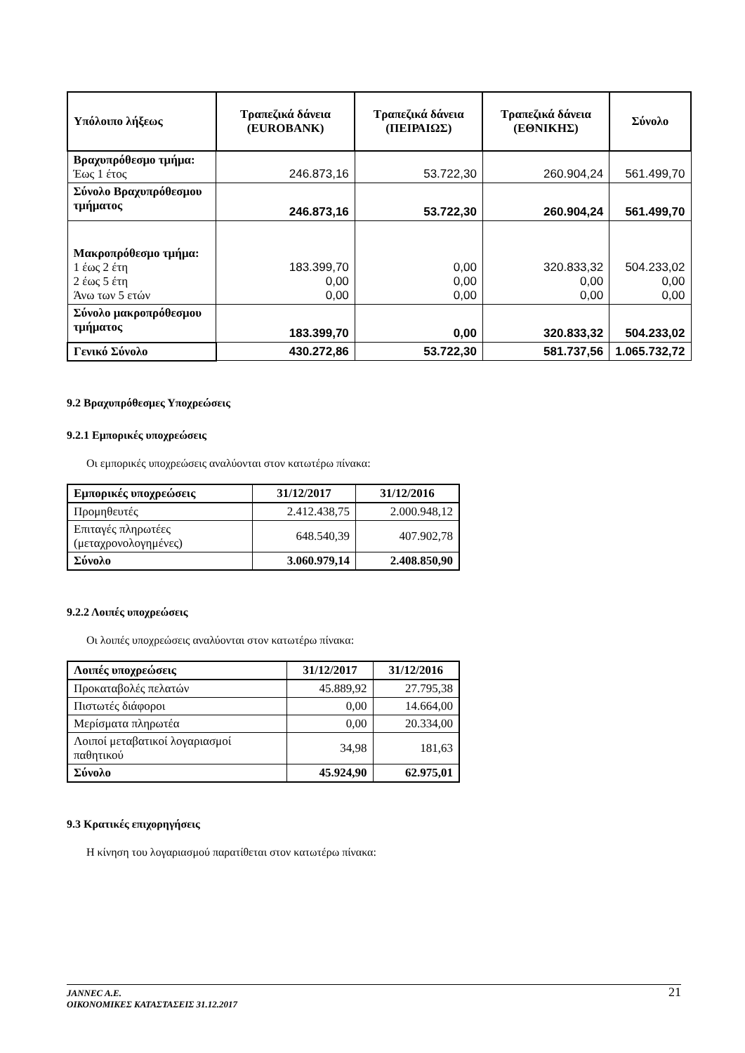| Υπόλοιπο λήξεως | Τραπεζικά δάνεια (EUROBANK) | Τραπεζικά δάνεια (ΠΕΙΡΑΙΩΣ) | Τραπεζικά δάνεια (ΕΘΝΙΚΗΣ) | Σύνολο |
| --- | --- | --- | --- | --- |
| Βραχυπρόθεσμο τμήμα: Έως 1 έτος | 246.873,16 | 53.722,30 | 260.904,24 | 561.499,70 |
| Σύνολο Βραχυπρόθεσμου τμήματος | 246.873,16 | 53.722,30 | 260.904,24 | 561.499,70 |
| Μακροπρόθεσμο τμήμα: 1 έως 2 έτη 2 έως 5 έτη Άνω των 5 ετών | 183.399,70 0,00 0,00 | 0,00 0,00 0,00 | 320.833,32 0,00 0,00 | 504.233,02 0,00 0,00 |
| Σύνολο μακροπρόθεσμου τμήματος | 183.399,70 | 0,00 | 320.833,32 | 504.233,02 |
| Γενικό Σύνολο | 430.272,86 | 53.722,30 | 581.737,56 | 1.065.732,72 |
9.2 Βραχυπρόθεσμες Υποχρεώσεις
9.2.1 Εμπορικές υποχρεώσεις
Οι εμπορικές υποχρεώσεις αναλύονται στον κατωτέρω πίνακα:
| Εμπορικές υποχρεώσεις | 31/12/2017 | 31/12/2016 |
| --- | --- | --- |
| Προμηθευτές | 2.412.438,75 | 2.000.948,12 |
| Επιταγές πληρωτέες (μεταχρονολογημένες) | 648.540,39 | 407.902,78 |
| Σύνολο | 3.060.979,14 | 2.408.850,90 |
9.2.2 Λοιπές υποχρεώσεις
Οι λοιπές υποχρεώσεις αναλύονται στον κατωτέρω πίνακα:
| Λοιπές υποχρεώσεις | 31/12/2017 | 31/12/2016 |
| --- | --- | --- |
| Προκαταβολές πελατών | 45.889,92 | 27.795,38 |
| Πιστωτές διάφοροι | 0,00 | 14.664,00 |
| Μερίσματα πληρωτέα | 0,00 | 20.334,00 |
| Λοιποί μεταβατικοί λογαριασμοί παθητικού | 34,98 | 181,63 |
| Σύνολο | 45.924,90 | 62.975,01 |
9.3 Κρατικές επιχορηγήσεις
Η κίνηση του λογαριασμού παρατίθεται στον κατωτέρω πίνακα:
JANNEC A.E.
ΟΙΚΟΝΟΜΙΚΕΣ ΚΑΤΑΣΤΑΣΕΙΣ 31.12.2017
21